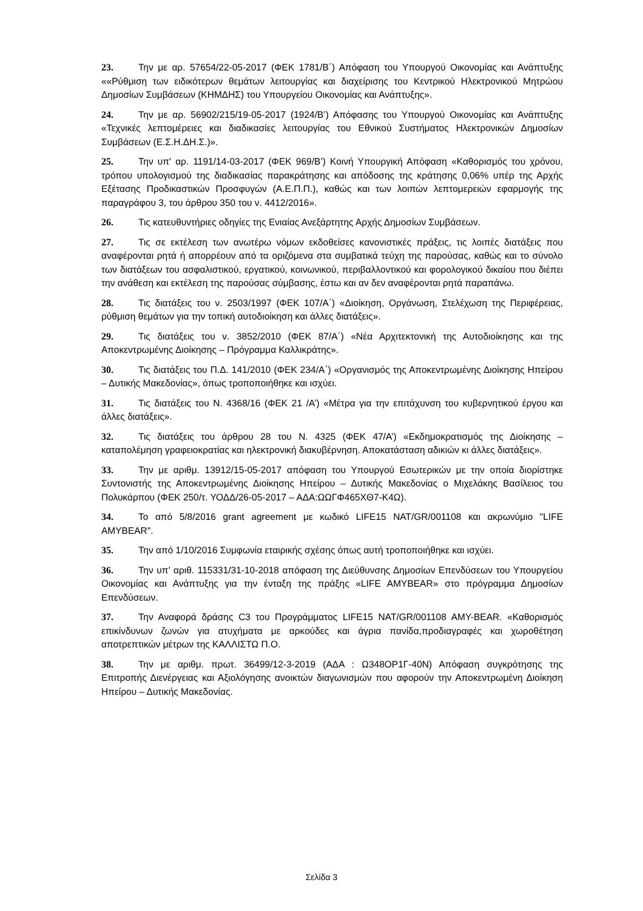23. Την με αρ. 57654/22-05-2017 (ΦΕΚ 1781/Β΄) Απόφαση του Υπουργού Οικονομίας και Ανάπτυξης ««Ρύθμιση των ειδικότερων θεμάτων λειτουργίας και διαχείρισης του Κεντρικού Ηλεκτρονικού Μητρώου Δημοσίων Συμβάσεων (ΚΗΜΔΗΣ) του Υπουργείου Οικονομίας και Ανάπτυξης».
24. Την με αρ. 56902/215/19-05-2017 (1924/Β’) Απόφασης του Υπουργού Οικονομίας και Ανάπτυξης «Τεχνικές λεπτομέρειες και διαδικασίες λειτουργίας του Εθνικού Συστήματος Ηλεκτρονικών Δημοσίων Συμβάσεων (Ε.Σ.Η.ΔΗ.Σ.)».
25. Την υπ' αρ. 1191/14-03-2017 (ΦΕΚ 969/Β’) Κοινή Υπουργική Απόφαση «Καθορισμός του χρόνου, τρόπου υπολογισμού της διαδικασίας παρακράτησης και απόδοσης της κράτησης 0,06% υπέρ της Αρχής Εξέτασης Προδικαστικών Προσφυγών (Α.Ε.Π.Π.), καθώς και των λοιπών λεπτομερειών εφαρμογής της παραγράφου 3, του άρθρου 350 του ν. 4412/2016».
26. Τις κατευθυντήριες οδηγίες της Ενιαίας Ανεξάρτητης Αρχής Δημοσίων Συμβάσεων.
27. Τις σε εκτέλεση των ανωτέρω νόμων εκδοθείσες κανονιστικές πράξεις, τις λοιπές διατάξεις που αναφέρονται ρητά ή απορρέουν από τα οριζόμενα στα συμβατικά τεύχη της παρούσας, καθώς και το σύνολο των διατάξεων του ασφαλιστικού, εργατικού, κοινωνικού, περιβαλλοντικού και φορολογικού δικαίου που διέπει την ανάθεση και εκτέλεση της παρούσας σύμβασης, έστω και αν δεν αναφέρονται ρητά παραπάνω.
28. Τις διατάξεις του ν. 2503/1997 (ΦΕΚ 107/Α΄) «Διοίκηση, Οργάνωση, Στελέχωση της Περιφέρειας, ρύθμιση θεμάτων για την τοπική αυτοδιοίκηση και άλλες διατάξεις».
29. Τις διατάξεις του ν. 3852/2010 (ΦΕΚ 87/Α΄) «Νέα Αρχιτεκτονική της Αυτοδιοίκησης και της Αποκεντρωμένης Διοίκησης – Πρόγραμμα Καλλικράτης».
30. Τις διατάξεις του Π.Δ. 141/2010 (ΦΕΚ 234/Α΄) «Οργανισμός της Αποκεντρωμένης Διοίκησης Ηπείρου – Δυτικής Μακεδονίας», όπως τροποποιήθηκε και ισχύει.
31. Τις διατάξεις του Ν. 4368/16 (ΦΕΚ 21 /Α’) «Μέτρα για την επιτάχυνση του κυβερνητικού έργου και άλλες διατάξεις».
32. Τις διατάξεις του άρθρου 28 του Ν. 4325 (ΦΕΚ 47/Α’) «Εκδημοκρατισμός της Διοίκησης – καταπολέμηση γραφειοκρατίας και ηλεκτρονική διακυβέρνηση. Αποκατάσταση αδικιών κι άλλες διατάξεις».
33. Την με αριθμ. 13912/15-05-2017 απόφαση του Υπουργού Εσωτερικών με την οποία διορίστηκε Συντονιστής της Αποκεντρωμένης Διοίκησης Ηπείρου – Δυτικής Μακεδονίας ο Μιχελάκης Βασίλειος του Πολυκάρπου (ΦΕΚ 250/τ. ΥΟΔΔ/26-05-2017 – ΑΔΑ:ΩΩΓΦ465ΧΘ7-Κ4Ω).
34. Το από 5/8/2016 grant agreement με κωδικό LIFE15 NAT/GR/001108 και ακρωνύμιο "LIFE AMYBEAR".
35. Την από 1/10/2016 Συμφωνία εταιρικής σχέσης όπως αυτή τροποποιήθηκε και ισχύει.
36. Την υπ’ αριθ. 115331/31-10-2018 απόφαση της Διεύθυνσης Δημοσίων Επενδύσεων του Υπουργείου Οικονομίας και Ανάπτυξης για την ένταξη της πράξης «LIFE AMYBEAR» στο πρόγραμμα Δημοσίων Επενδύσεων.
37. Την Αναφορά δράσης C3 του Προγράμματος LIFE15 NAT/GR/001108 AMY-BEAR. «Καθορισμός επικίνδυνων ζωνών για ατυχήματα με αρκούδες και άγρια πανίδα,προδιαγραφές και χωροθέτηση αποτρεπτικών μέτρων της ΚΑΛΛΙΣΤΩ Π.Ο.
38. Την με αριθμ. πρωτ. 36499/12-3-2019 (ΑΔΑ : Ω348ΟΡ1Γ-40Ν) Απόφαση συγκρότησης της Επιτροπής Διενέργειας και Αξιολόγησης ανοικτών διαγωνισμών που αφορούν την Αποκεντρωμένη Διοίκηση Ηπείρου – Δυτικής Μακεδονίας.
Σελίδα 3